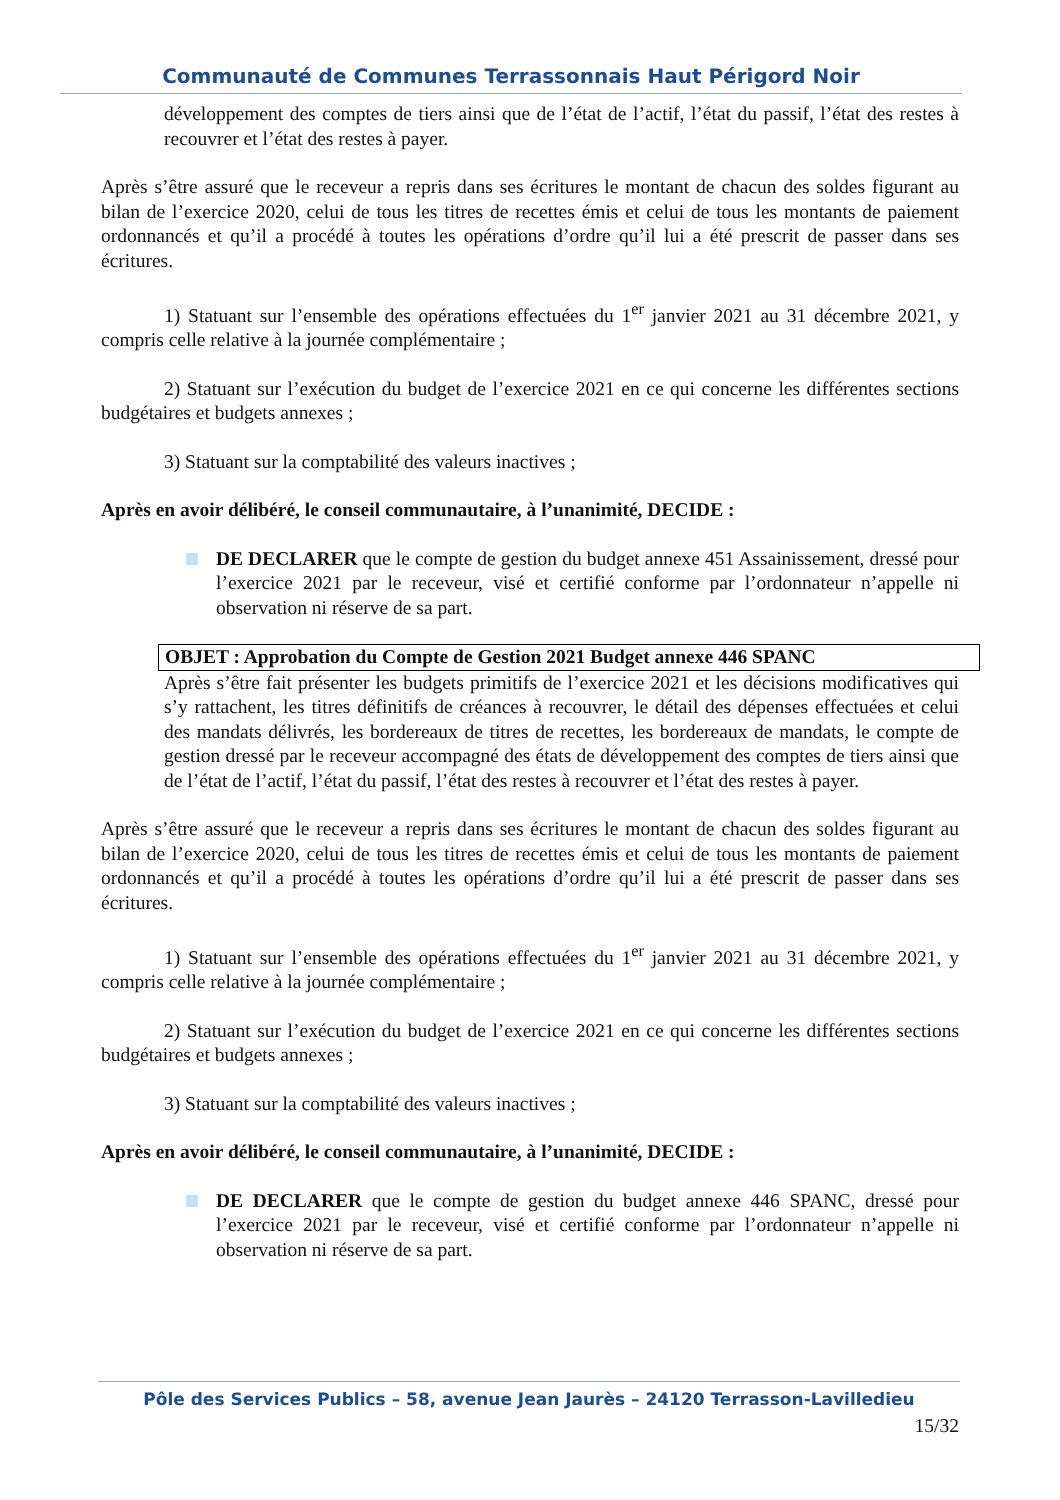Communauté de Communes Terrassonnais Haut Périgord Noir
développement des comptes de tiers ainsi que de l’état de l’actif, l’état du passif, l’état des restes à recouvrer et l’état des restes à payer.
Après s’être assuré que le receveur a repris dans ses écritures le montant de chacun des soldes figurant au bilan de l’exercice 2020, celui de tous les titres de recettes émis et celui de tous les montants de paiement ordonnancés et qu’il a procédé à toutes les opérations d’ordre qu’il lui a été prescrit de passer dans ses écritures.
1) Statuant sur l’ensemble des opérations effectuées du 1<sup>er</sup> janvier 2021 au 31 décembre 2021, y compris celle relative à la journée complémentaire ;
2) Statuant sur l’exécution du budget de l’exercice 2021 en ce qui concerne les différentes sections budgétaires et budgets annexes ;
3) Statuant sur la comptabilité des valeurs inactives ;
Après en avoir délibéré, le conseil communautaire, à l’unanimité, DECIDE :
DE DECLARER que le compte de gestion du budget annexe 451 Assainissement, dressé pour l’exercice 2021 par le receveur, visé et certifié conforme par l’ordonnateur n’appelle ni observation ni réserve de sa part.
OBJET : Approbation du Compte de Gestion 2021 Budget annexe 446 SPANC
Après s’être fait présenter les budgets primitifs de l’exercice 2021 et les décisions modificatives qui s’y rattachent, les titres définitifs de créances à recouvrer, le détail des dépenses effectuées et celui des mandats délivrés, les bordereaux de titres de recettes, les bordereaux de mandats, le compte de gestion dressé par le receveur accompagné des états de développement des comptes de tiers ainsi que de l’état de l’actif, l’état du passif, l’état des restes à recouvrer et l’état des restes à payer.
Après s’être assuré que le receveur a repris dans ses écritures le montant de chacun des soldes figurant au bilan de l’exercice 2020, celui de tous les titres de recettes émis et celui de tous les montants de paiement ordonnancés et qu’il a procédé à toutes les opérations d’ordre qu’il lui a été prescrit de passer dans ses écritures.
1) Statuant sur l’ensemble des opérations effectuées du 1<sup>er</sup> janvier 2021 au 31 décembre 2021, y compris celle relative à la journée complémentaire ;
2) Statuant sur l’exécution du budget de l’exercice 2021 en ce qui concerne les différentes sections budgétaires et budgets annexes ;
3) Statuant sur la comptabilité des valeurs inactives ;
Après en avoir délibéré, le conseil communautaire, à l’unanimité, DECIDE :
DE DECLARER que le compte de gestion du budget annexe 446 SPANC, dressé pour l’exercice 2021 par le receveur, visé et certifié conforme par l’ordonnateur n’appelle ni observation ni réserve de sa part.
Pôle des Services Publics – 58, avenue Jean Jaurès – 24120 Terrasson-Lavilledieu
15/32